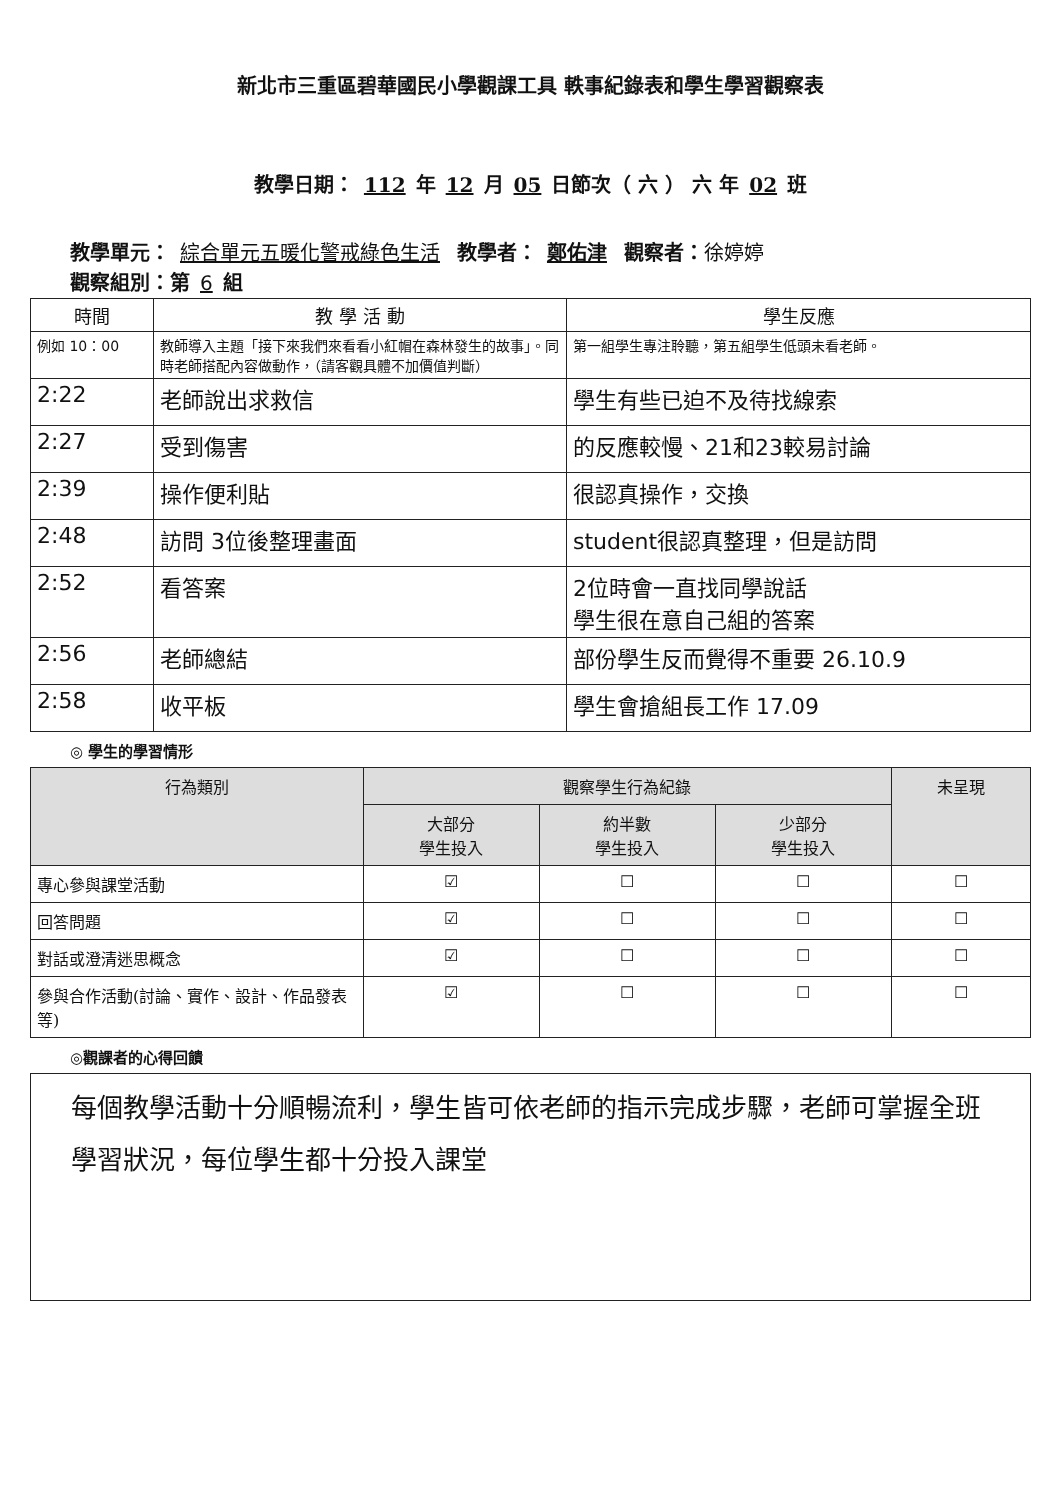新北市三重區碧華國民小學觀課工具 軼事紀錄表和學生學習觀察表
教學日期： 112 年 12 月 05 日節次（ 六 ） 六 年 02 班
教學單元： 綜合單元五暖化警戒綠色生活 教學者： 鄭佑津 觀察者：徐婷婷
觀察組別：第 6 組
| 時間 | 教 學 活 動 | 學生反應 |
| --- | --- | --- |
| 例如 10：00 | 教師導入主題「接下來我們來看看小紅帽在森林發生的故事」。同時老師搭配內容做動作，（請客觀具體不加價值判斷） | 第一組學生專注聆聽，第五組學生低頭未看老師。 |
| 2:22 | 老師說出求救信 | 學生有些已迫不及待找線索 |
| 2:27 | 受到傷害 | 的反應較慢、21和23較易討論 |
| 2:39 | 操作便利貼 | 很認真操作，交換 |
| 2:48 | 訪問 3位後整理畫面 | student很認真整理，但是訪問 |
| 2:52 | 看答案 | 2位時會一直找同學說話 學生很在意自己組的答案 |
| 2:56 | 老師總結 | 部份學生反而覺得不重要 26.10.9 |
| 2:58 | 收平板 | 學生會搶組長工作 17.09 |
◎ 學生的學習情形
| 行為類別 | 觀察學生行為紀錄 | | | 未呈現 |
| --- | --- | --- | --- | --- |
| | 大部分 學生投入 | 約半數 學生投入 | 少部分 學生投入 | |
| 專心參與課堂活動 | ☑ | ☐ | ☐ | ☐ |
| 回答問題 | ☑ | ☐ | ☐ | ☐ |
| 對話或澄清迷思概念 | ☑ | ☐ | ☐ | ☐ |
| 參與合作活動(討論、實作、設計、作品發表等) | ☑ | ☐ | ☐ | ☐ |
◎觀課者的心得回饋
每個教學活動十分順暢流利，學生皆可依老師的指示完成步驟，老師可掌握全班學習狀況，每位學生都十分投入課堂